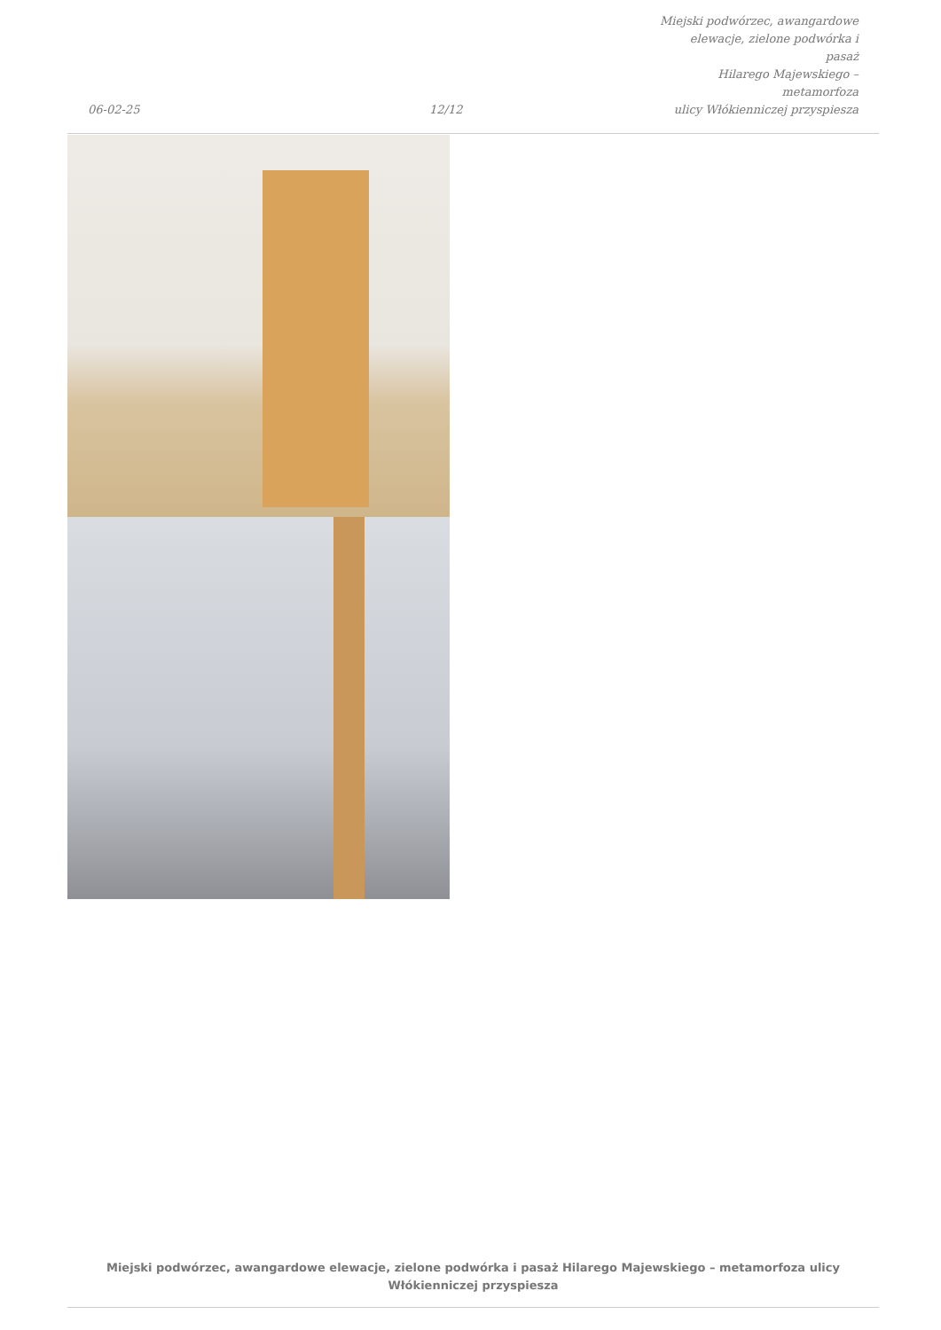06-02-25
12/12
Miejski podwórzec, awangardowe
elewacje, zielone podwórka i pasaż
Hilarego Majewskiego – metamorfoza
ulicy Włókienniczej przyspiesza
Miejski podwórzec, awangardowe elewacje, zielone podwórka i pasaż Hilarego Majewskiego – metamorfoza ulicy
Włókienniczej przyspiesza